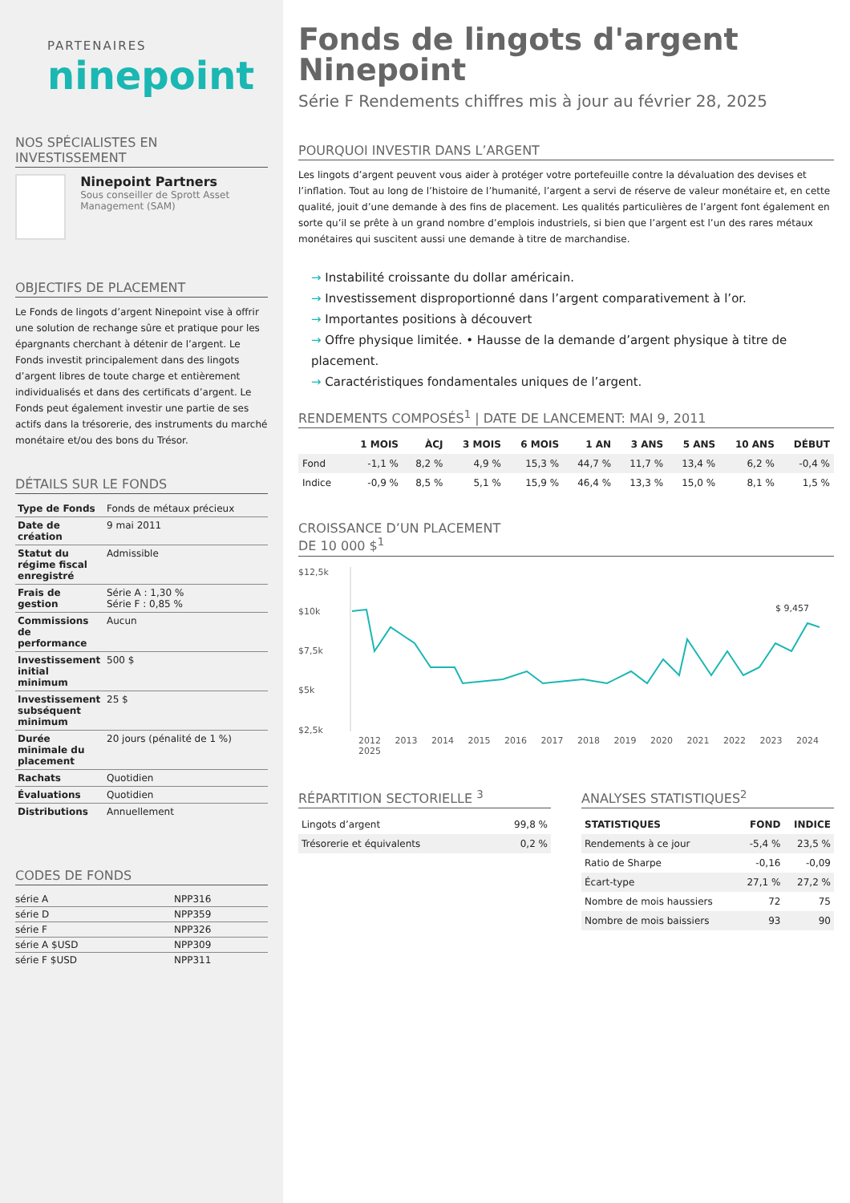PARTENAIRES
ninepoint
NOS SPÉCIALISTES EN INVESTISSEMENT
Ninepoint Partners
Sous conseiller de Sprott Asset Management (SAM)
OBJECTIFS DE PLACEMENT
Le Fonds de lingots d’argent Ninepoint vise à offrir une solution de rechange sûre et pratique pour les épargnants cherchant à détenir de l’argent. Le Fonds investit principalement dans des lingots d’argent libres de toute charge et entièrement individualisés et dans des certificats d’argent. Le Fonds peut également investir une partie de ses actifs dans la trésorerie, des instruments du marché monétaire et/ou des bons du Trésor.
DÉTAILS SUR LE FONDS
| Type de Fonds | Fonds de métaux précieux |
| Date de création | 9 mai 2011 |
| Statut du régime fiscal enregistré | Admissible |
| Frais de gestion | Série A : 1,30 % Série F : 0,85 % |
| Commissions de performance | Aucun |
| Investissement initial minimum | 500 $ |
| Investissement subséquent minimum | 25 $ |
| Durée minimale du placement | 20 jours (pénalité de 1 %) |
| Rachats | Quotidien |
| Évaluations | Quotidien |
| Distributions | Annuellement |
CODES DE FONDS
| série A | NPP316 |
| série D | NPP359 |
| série F | NPP326 |
| série A $USD | NPP309 |
| série F $USD | NPP311 |
Fonds de lingots d'argent Ninepoint
Série F Rendements chiffres mis à jour au février 28, 2025
POURQUOI INVESTIR DANS L’ARGENT
Les lingots d’argent peuvent vous aider à protéger votre portefeuille contre la dévaluation des devises et l’inflation. Tout au long de l’histoire de l’humanité, l’argent a servi de réserve de valeur monétaire et, en cette qualité, jouit d’une demande à des fins de placement. Les qualités particulières de l’argent font également en sorte qu’il se prête à un grand nombre d’emplois industriels, si bien que l’argent est l’un des rares métaux monétaires qui suscitent aussi une demande à titre de marchandise.
→ Instabilité croissante du dollar américain.
→ Investissement disproportionné dans l’argent comparativement à l’or.
→ Importantes positions à découvert
→ Offre physique limitée. • Hausse de la demande d’argent physique à titre de placement.
→ Caractéristiques fondamentales uniques de l’argent.
RENDEMENTS COMPOSÉS<sup>1</sup> | DATE DE LANCEMENT: MAI 9, 2011
| | 1 MOIS | ÀCJ | 3 MOIS | 6 MOIS | 1 AN | 3 ANS | 5 ANS | 10 ANS | DÉBUT |
| --- | --- | --- | --- | --- | --- | --- | --- | --- | --- |
| Fond | -1,1 % | 8,2 % | 4,9 % | 15,3 % | 44,7 % | 11,7 % | 13,4 % | 6,2 % | -0,4 % |
| Indice | -0,9 % | 8,5 % | 5,1 % | 15,9 % | 46,4 % | 13,3 % | 15,0 % | 8,1 % | 1,5 % |
CROISSANCE D’UN PLACEMENT
DE 10 000 $<sup>1</sup>
$12,5k
$10k
$7,5k
$5k
$2,5k
$ 9,457
2012 2013 2014 2015 2016 2017 2018 2019 2020 2021 2022 2023 2024 2025
RÉPARTITION SECTORIELLE <sup>3</sup>
| Lingots d’argent | 99,8 % |
| Trésorerie et équivalents | 0,2 % |
ANALYSES STATISTIQUES<sup>2</sup>
| STATISTIQUES | FOND | INDICE |
| --- | --- | --- |
| Rendements à ce jour | -5,4 % | 23,5 % |
| Ratio de Sharpe | -0,16 | -0,09 |
| Écart-type | 27,1 % | 27,2 % |
| Nombre de mois haussiers | 72 | 75 |
| Nombre de mois baissiers | 93 | 90 |